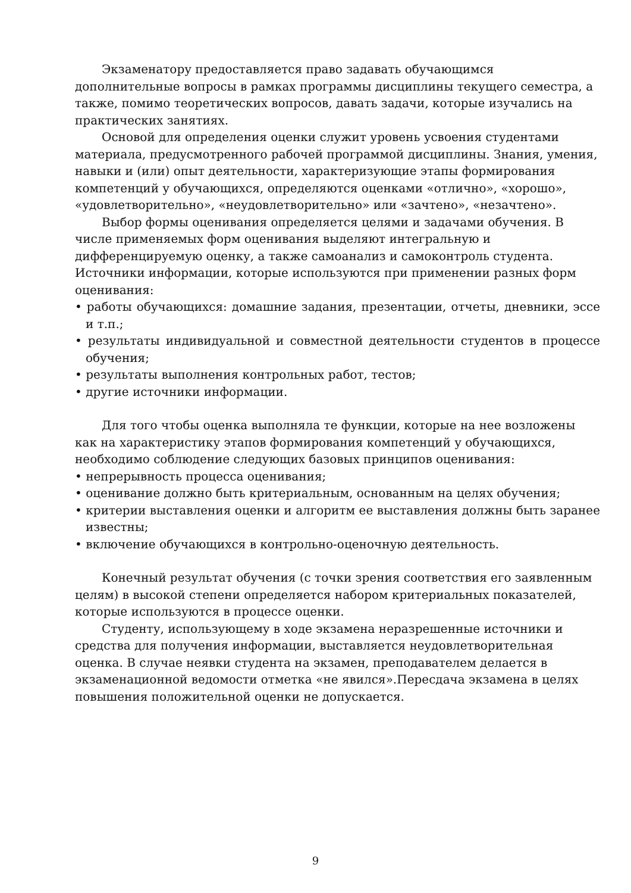Экзаменатору предоставляется право задавать обучающимся дополнительные вопросы в рамках программы дисциплины текущего семестра, а также, помимо теоретических вопросов, давать задачи, которые изучались на практических занятиях.
Основой для определения оценки служит уровень усвоения студентами материала, предусмотренного рабочей программой дисциплины. Знания, умения, навыки и (или) опыт деятельности, характеризующие этапы формирования компетенций у обучающихся, определяются оценками «отлично», «хорошо», «удовлетворительно», «неудовлетворительно» или «зачтено», «незачтено».
Выбор формы оценивания определяется целями и задачами обучения. В числе применяемых форм оценивания выделяют интегральную и дифференцируемую оценку, а также самоанализ и самоконтроль студента. Источники информации, которые используются при применении разных форм оценивания:
• работы обучающихся: домашние задания, презентации, отчеты, дневники, эссе и т.п.;
• результаты индивидуальной и совместной деятельности студентов в процессе обучения;
• результаты выполнения контрольных работ, тестов;
• другие источники информации.
Для того чтобы оценка выполняла те функции, которые на нее возложены как на характеристику этапов формирования компетенций у обучающихся, необходимо соблюдение следующих базовых принципов оценивания:
• непрерывность процесса оценивания;
• оценивание должно быть критериальным, основанным на целях обучения;
• критерии выставления оценки и алгоритм ее выставления должны быть заранее известны;
• включение обучающихся в контрольно-оценочную деятельность.
Конечный результат обучения (с точки зрения соответствия его заявленным целям) в высокой степени определяется набором критериальных показателей, которые используются в процессе оценки.
Студенту, использующему в ходе экзамена неразрешенные источники и средства для получения информации, выставляется неудовлетворительная оценка. В случае неявки студента на экзамен, преподавателем делается в экзаменационной ведомости отметка «не явился».Пересдача экзамена в целях повышения положительной оценки не допускается.
9